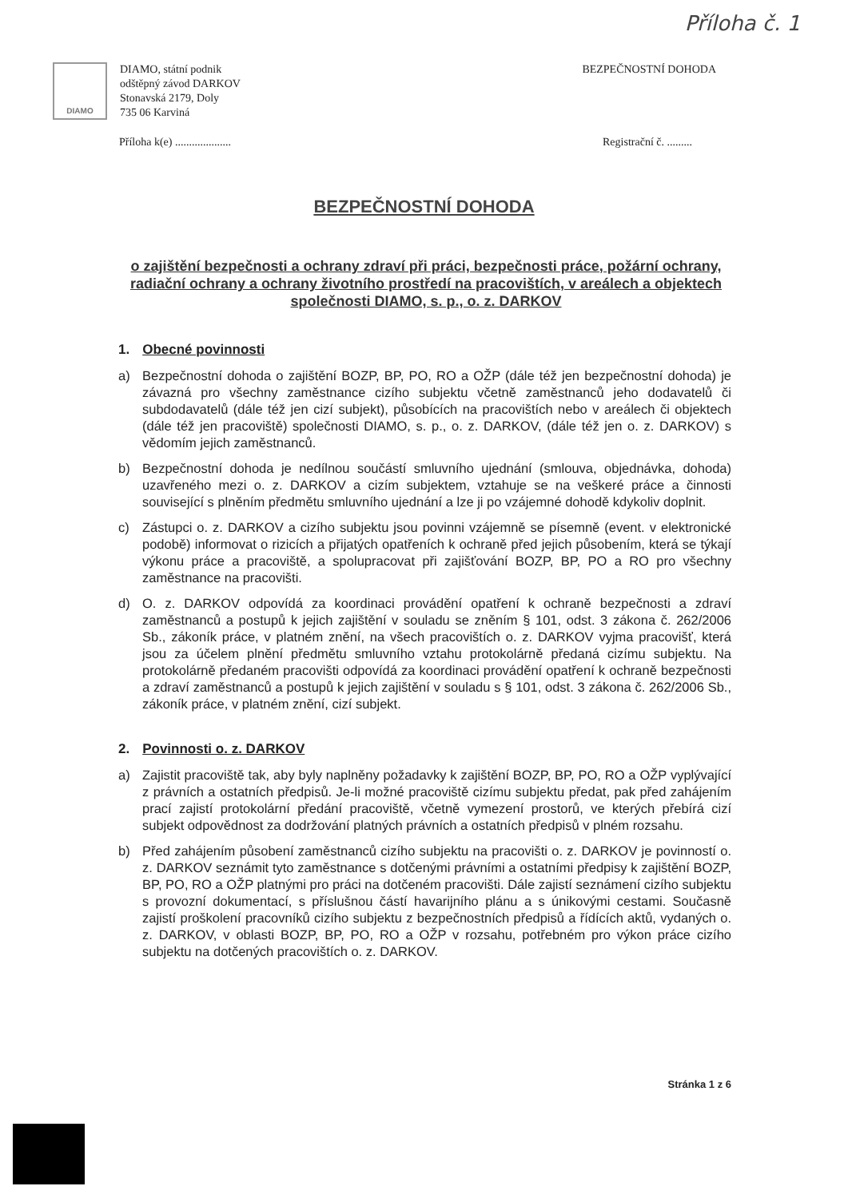Příloha č. 1
DIAMO
DIAMO, státní podnik
odštěpný závod DARKOV
Stonavská 2179, Doly
735 06 Karviná
BEZPEČNOSTNÍ DOHODA
Příloha k(e) .................... Registrační č. .........
BEZPEČNOSTNÍ DOHODA
o zajištění bezpečnosti a ochrany zdraví při práci, bezpečnosti práce, požární ochrany, radiační ochrany a ochrany životního prostředí na pracovištích, v areálech a objektech společnosti DIAMO, s. p., o. z. DARKOV
1. Obecné povinnosti
a) Bezpečnostní dohoda o zajištění BOZP, BP, PO, RO a OŽP (dále též jen bezpečnostní dohoda) je závazná pro všechny zaměstnance cizího subjektu včetně zaměstnanců jeho dodavatelů či subdodavatelů (dále též jen cizí subjekt), působících na pracovištích nebo v areálech či objektech (dále též jen pracoviště) společnosti DIAMO, s. p., o. z. DARKOV, (dále též jen o. z. DARKOV) s vědomím jejich zaměstnanců.
b) Bezpečnostní dohoda je nedílnou součástí smluvního ujednání (smlouva, objednávka, dohoda) uzavřeného mezi o. z. DARKOV a cizím subjektem, vztahuje se na veškeré práce a činnosti související s plněním předmětu smluvního ujednání a lze ji po vzájemné dohodě kdykoliv doplnit.
c) Zástupci o. z. DARKOV a cizího subjektu jsou povinni vzájemně se písemně (event. v elektronické podobě) informovat o rizicích a přijatých opatřeních k ochraně před jejich působením, která se týkají výkonu práce a pracoviště, a spolupracovat při zajišťování BOZP, BP, PO a RO pro všechny zaměstnance na pracovišti.
d) O. z. DARKOV odpovídá za koordinaci provádění opatření k ochraně bezpečnosti a zdraví zaměstnanců a postupů k jejich zajištění v souladu se zněním § 101, odst. 3 zákona č. 262/2006 Sb., zákoník práce, v platném znění, na všech pracovištích o. z. DARKOV vyjma pracovišť, která jsou za účelem plnění předmětu smluvního vztahu protokolárně předaná cizímu subjektu. Na protokolárně předaném pracovišti odpovídá za koordinaci provádění opatření k ochraně bezpečnosti a zdraví zaměstnanců a postupů k jejich zajištění v souladu s § 101, odst. 3 zákona č. 262/2006 Sb., zákoník práce, v platném znění, cizí subjekt.
2. Povinnosti o. z. DARKOV
a) Zajistit pracoviště tak, aby byly naplněny požadavky k zajištění BOZP, BP, PO, RO a OŽP vyplývající z právních a ostatních předpisů. Je-li možné pracoviště cizímu subjektu předat, pak před zahájením prací zajistí protokolární předání pracoviště, včetně vymezení prostorů, ve kterých přebírá cizí subjekt odpovědnost za dodržování platných právních a ostatních předpisů v plném rozsahu.
b) Před zahájením působení zaměstnanců cizího subjektu na pracovišti o. z. DARKOV je povinností o. z. DARKOV seznámit tyto zaměstnance s dotčenými právními a ostatními předpisy k zajištění BOZP, BP, PO, RO a OŽP platnými pro práci na dotčeném pracovišti. Dále zajistí seznámení cizího subjektu s provozní dokumentací, s příslušnou částí havarijního plánu a s únikovými cestami. Současně zajistí proškolení pracovníků cizího subjektu z bezpečnostních předpisů a řídících aktů, vydaných o. z. DARKOV, v oblasti BOZP, BP, PO, RO a OŽP v rozsahu, potřebném pro výkon práce cizího subjektu na dotčených pracovištích o. z. DARKOV.
Stránka 1 z 6